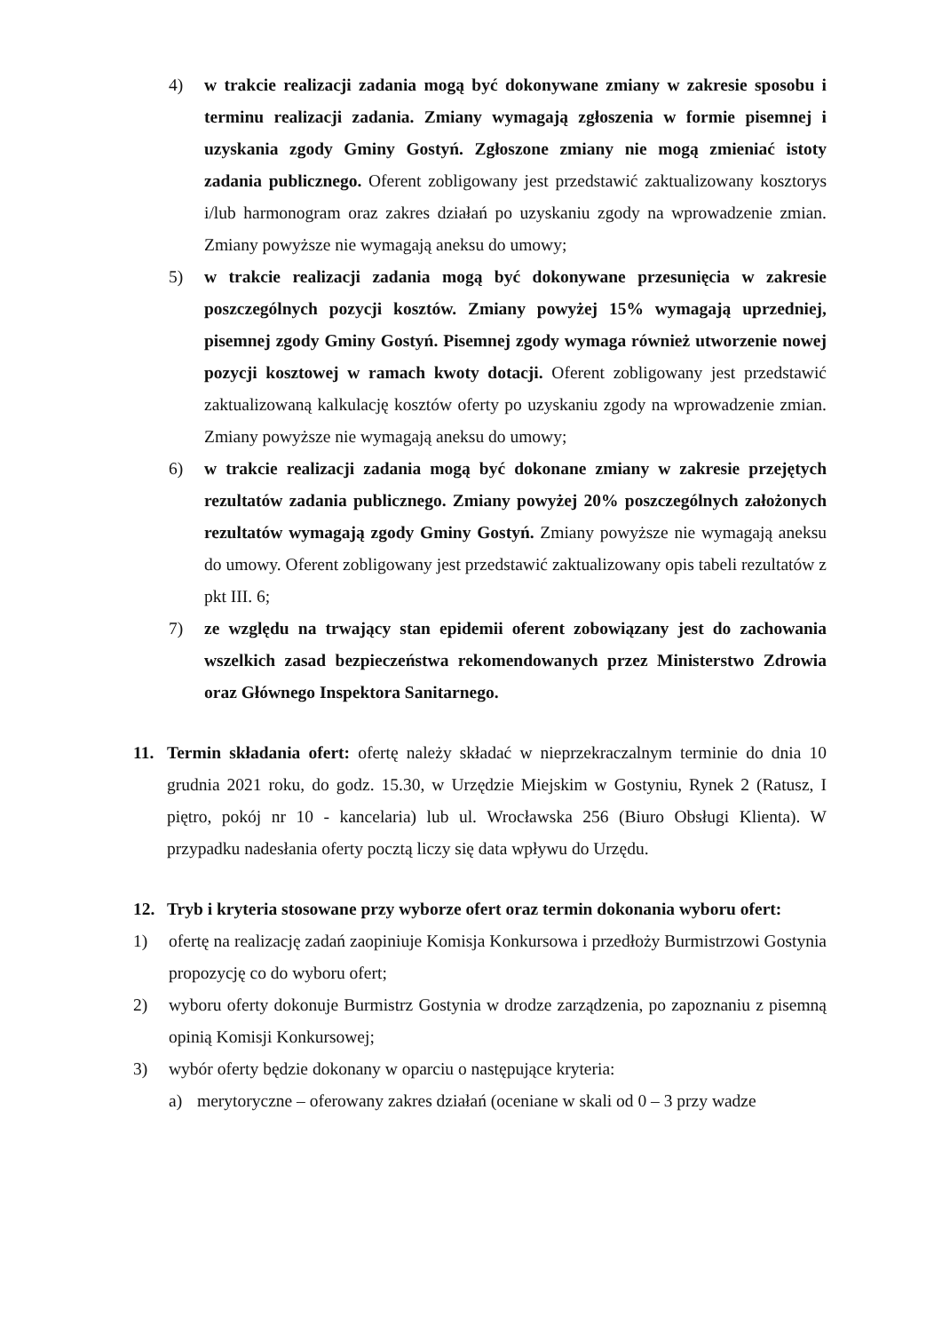4) w trakcie realizacji zadania mogą być dokonywane zmiany w zakresie sposobu i terminu realizacji zadania. Zmiany wymagają zgłoszenia w formie pisemnej i uzyskania zgody Gminy Gostyń. Zgłoszone zmiany nie mogą zmieniać istoty zadania publicznego. Oferent zobligowany jest przedstawić zaktualizowany kosztorys i/lub harmonogram oraz zakres działań po uzyskaniu zgody na wprowadzenie zmian. Zmiany powyższe nie wymagają aneksu do umowy;
5) w trakcie realizacji zadania mogą być dokonywane przesunięcia w zakresie poszczególnych pozycji kosztów. Zmiany powyżej 15% wymagają uprzedniej, pisemnej zgody Gminy Gostyń. Pisemnej zgody wymaga również utworzenie nowej pozycji kosztowej w ramach kwoty dotacji. Oferent zobligowany jest przedstawić zaktualizowaną kalkulację kosztów oferty po uzyskaniu zgody na wprowadzenie zmian. Zmiany powyższe nie wymagają aneksu do umowy;
6) w trakcie realizacji zadania mogą być dokonane zmiany w zakresie przejętych rezultatów zadania publicznego. Zmiany powyżej 20% poszczególnych założonych rezultatów wymagają zgody Gminy Gostyń. Zmiany powyższe nie wymagają aneksu do umowy. Oferent zobligowany jest przedstawić zaktualizowany opis tabeli rezultatów z pkt III. 6;
7) ze względu na trwający stan epidemii oferent zobowiązany jest do zachowania wszelkich zasad bezpieczeństwa rekomendowanych przez Ministerstwo Zdrowia oraz Głównego Inspektora Sanitarnego.
11. Termin składania ofert: ofertę należy składać w nieprzekraczalnym terminie do dnia 10 grudnia 2021 roku, do godz. 15.30, w Urzędzie Miejskim w Gostyniu, Rynek 2 (Ratusz, I piętro, pokój nr 10 - kancelaria) lub ul. Wrocławska 256 (Biuro Obsługi Klienta). W przypadku nadesłania oferty pocztą liczy się data wpływu do Urzędu.
12. Tryb i kryteria stosowane przy wyborze ofert oraz termin dokonania wyboru ofert:
1) ofertę na realizację zadań zaopiniuje Komisja Konkursowa i przedłoży Burmistrzowi Gostynia propozycję co do wyboru ofert;
2) wyboru oferty dokonuje Burmistrz Gostynia w drodze zarządzenia, po zapoznaniu z pisemną opinią Komisji Konkursowej;
3) wybór oferty będzie dokonany w oparciu o następujące kryteria:
a) merytoryczne – oferowany zakres działań (oceniane w skali od 0 – 3 przy wadze